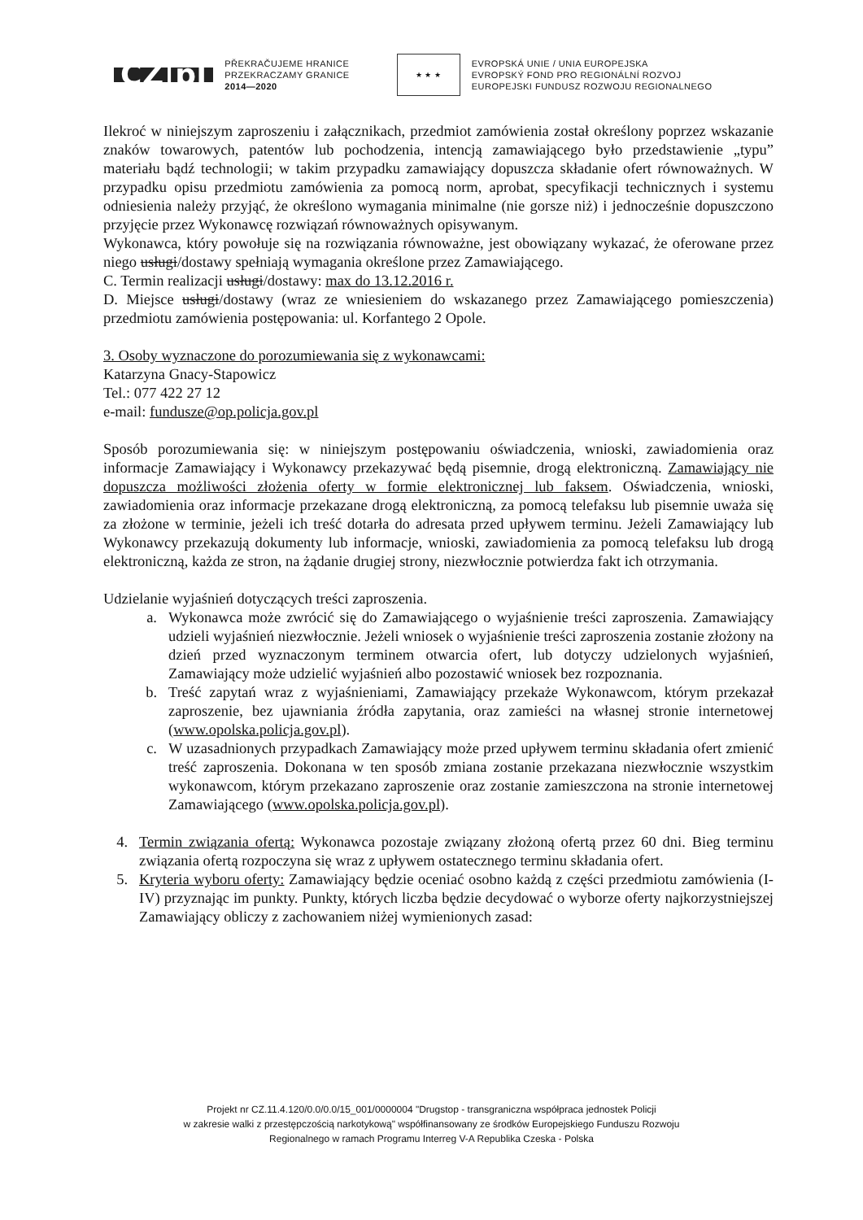CZ|pl
PŘEKRAČUJEME HRANICE
PRZEKRACZAMY GRANICE
2014—2020
★ ★ ★
EVROPSKÁ UNIE / UNIA EUROPEJSKA
EVROPSKÝ FOND PRO REGIONÁLNÍ ROZVOJ
EUROPEJSKI FUNDUSZ ROZWOJU REGIONALNEGO
Ilekroć w niniejszym zaproszeniu i załącznikach, przedmiot zamówienia został określony poprzez wskazanie znaków towarowych, patentów lub pochodzenia, intencją zamawiającego było przedstawienie „typu” materiału bądź technologii; w takim przypadku zamawiający dopuszcza składanie ofert równoważnych. W przypadku opisu przedmiotu zamówienia za pomocą norm, aprobat, specyfikacji technicznych i systemu odniesienia należy przyjąć, że określono wymagania minimalne (nie gorsze niż) i jednocześnie dopuszczono przyjęcie przez Wykonawcę rozwiązań równoważnych opisywanym.
Wykonawca, który powołuje się na rozwiązania równoważne, jest obowiązany wykazać, że oferowane przez niego usługi/dostawy spełniają wymagania określone przez Zamawiającego.
C. Termin realizacji usługi/dostawy: max do 13.12.2016 r.
D. Miejsce usługi/dostawy (wraz ze wniesieniem do wskazanego przez Zamawiającego pomieszczenia) przedmiotu zamówienia postępowania: ul. Korfantego 2 Opole.
3. Osoby wyznaczone do porozumiewania się z wykonawcami:
Katarzyna Gnacy-Stapowicz
Tel.: 077 422 27 12
e-mail: fundusze@op.policja.gov.pl
Sposób porozumiewania się: w niniejszym postępowaniu oświadczenia, wnioski, zawiadomienia oraz informacje Zamawiający i Wykonawcy przekazywać będą pisemnie, drogą elektroniczną. Zamawiający nie dopuszcza możliwości złożenia oferty w formie elektronicznej lub faksem. Oświadczenia, wnioski, zawiadomienia oraz informacje przekazane drogą elektroniczną, za pomocą telefaksu lub pisemnie uważa się za złożone w terminie, jeżeli ich treść dotarła do adresata przed upływem terminu. Jeżeli Zamawiający lub Wykonawcy przekazują dokumenty lub informacje, wnioski, zawiadomienia za pomocą telefaksu lub drogą elektroniczną, każda ze stron, na żądanie drugiej strony, niezwłocznie potwierdza fakt ich otrzymania.
Udzielanie wyjaśnień dotyczących treści zaproszenia.
a. Wykonawca może zwrócić się do Zamawiającego o wyjaśnienie treści zaproszenia. Zamawiający udzieli wyjaśnień niezwłocznie. Jeżeli wniosek o wyjaśnienie treści zaproszenia zostanie złożony na dzień przed wyznaczonym terminem otwarcia ofert, lub dotyczy udzielonych wyjaśnień, Zamawiający może udzielić wyjaśnień albo pozostawić wniosek bez rozpoznania.
b. Treść zapytań wraz z wyjaśnieniami, Zamawiający przekaże Wykonawcom, którym przekazał zaproszenie, bez ujawniania źródła zapytania, oraz zamieści na własnej stronie internetowej (www.opolska.policja.gov.pl).
c. W uzasadnionych przypadkach Zamawiający może przed upływem terminu składania ofert zmienić treść zaproszenia. Dokonana w ten sposób zmiana zostanie przekazana niezwłocznie wszystkim wykonawcom, którym przekazano zaproszenie oraz zostanie zamieszczona na stronie internetowej Zamawiającego (www.opolska.policja.gov.pl).
4. Termin związania ofertą: Wykonawca pozostaje związany złożoną ofertą przez 60 dni. Bieg terminu związania ofertą rozpoczyna się wraz z upływem ostatecznego terminu składania ofert.
5. Kryteria wyboru oferty: Zamawiający będzie oceniać osobno każdą z części przedmiotu zamówienia (I-IV) przyznając im punkty. Punkty, których liczba będzie decydować o wyborze oferty najkorzystniejszej Zamawiający obliczy z zachowaniem niżej wymienionych zasad:
Projekt nr CZ.11.4.120/0.0/0.0/15_001/0000004 "Drugstop - transgraniczna współpraca jednostek Policji
w zakresie walki z przestępczością narkotykową" współfinansowany ze środków Europejskiego Funduszu Rozwoju
Regionalnego w ramach Programu Interreg V-A Republika Czeska - Polska